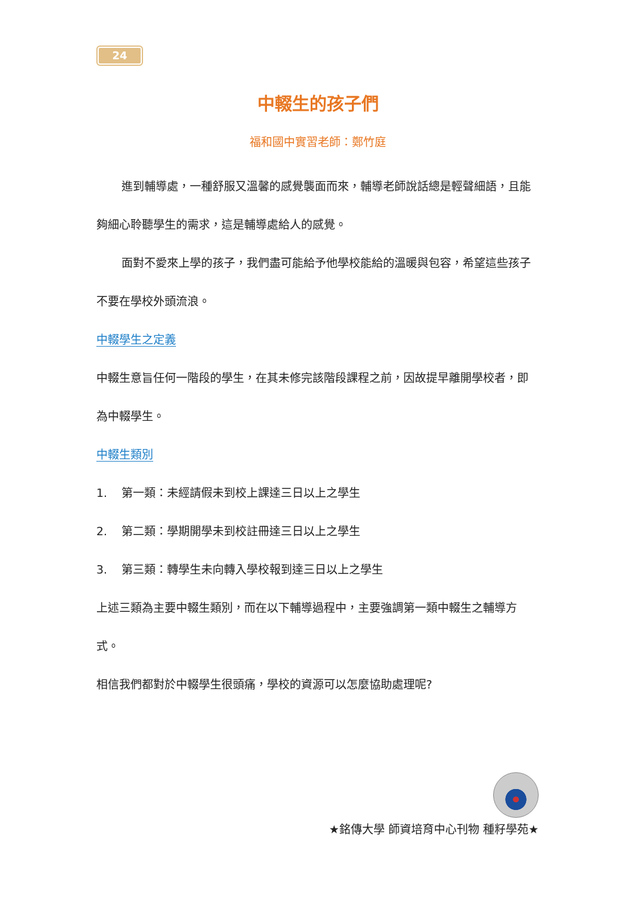24
中輟生的孩子們
福和國中實習老師：鄭竹庭
進到輔導處，一種舒服又溫馨的感覺襲面而來，輔導老師說話總是輕聲細語，且能夠細心聆聽學生的需求，這是輔導處給人的感覺。
面對不愛來上學的孩子，我們盡可能給予他學校能給的溫暖與包容，希望這些孩子不要在學校外頭流浪。
中輟學生之定義
中輟生意旨任何一階段的學生，在其未修完該階段課程之前，因故提早離開學校者，即為中輟學生。
中輟生類別
1. 第一類：未經請假未到校上課達三日以上之學生
2. 第二類：學期開學未到校註冊達三日以上之學生
3. 第三類：轉學生未向轉入學校報到達三日以上之學生
上述三類為主要中輟生類別，而在以下輔導過程中，主要強調第一類中輟生之輔導方式。
相信我們都對於中輟學生很頭痛，學校的資源可以怎麼協助處理呢?
★銘傳大學 師資培育中心刊物 種籽學苑★